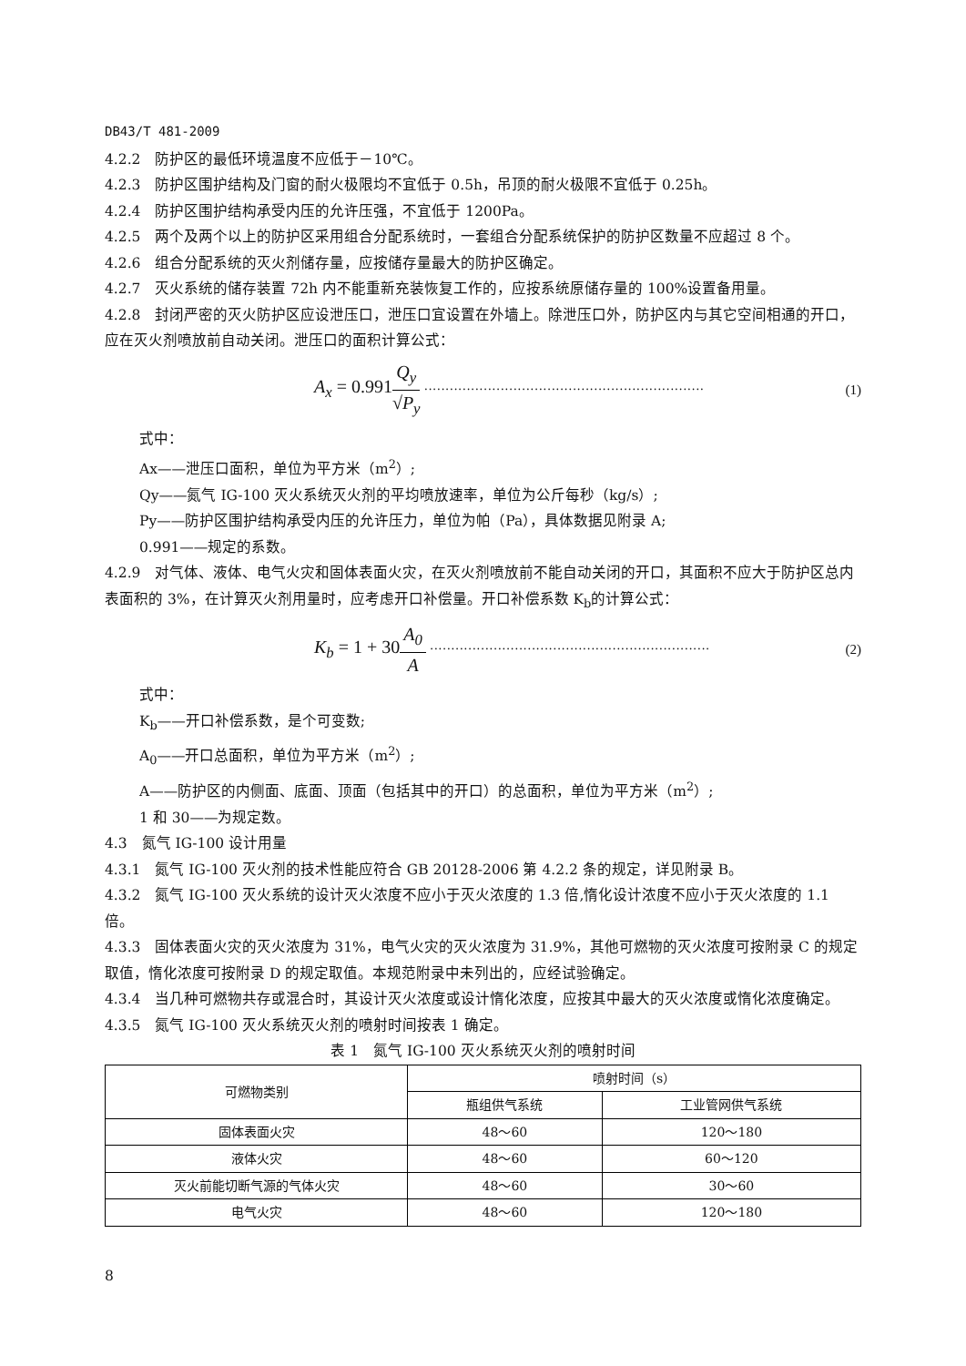DB43/T 481-2009
4.2.2　防护区的最低环境温度不应低于－10℃。
4.2.3　防护区围护结构及门窗的耐火极限均不宜低于 0.5h，吊顶的耐火极限不宜低于 0.25h。
4.2.4　防护区围护结构承受内压的允许压强，不宜低于 1200Pa。
4.2.5　两个及两个以上的防护区采用组合分配系统时，一套组合分配系统保护的防护区数量不应超过 8 个。
4.2.6　组合分配系统的灭火剂储存量，应按储存量最大的防护区确定。
4.2.7　灭火系统的储存装置 72h 内不能重新充装恢复工作的，应按系统原储存量的 100%设置备用量。
4.2.8　封闭严密的灭火防护区应设泄压口，泄压口宜设置在外墙上。除泄压口外，防护区内与其它空间相通的开口，应在灭火剂喷放前自动关闭。泄压口的面积计算公式：
A<sub>x</sub> = 0.991 Q<sub>y</sub> √P<sub>y</sub> ·································································· (1)
式中：
Ax——泄压口面积，单位为平方米（m<sup>2</sup>）;
Qy——氮气 IG-100 灭火系统灭火剂的平均喷放速率，单位为公斤每秒（kg/s）;
Py——防护区围护结构承受内压的允许压力，单位为帕（Pa），具体数据见附录 A;
0.991——规定的系数。
4.2.9　对气体、液体、电气火灾和固体表面火灾，在灭火剂喷放前不能自动关闭的开口，其面积不应大于防护区总内表面积的 3%，在计算灭火剂用量时，应考虑开口补偿量。开口补偿系数 K<sub>b</sub>的计算公式：
K<sub>b</sub> = 1 + 30 A<sub>0</sub> A ·································································· (2)
式中：
K<sub>b</sub>——开口补偿系数，是个可变数;
A<sub>0</sub>——开口总面积，单位为平方米（m<sup>2</sup>）;
A——防护区的内侧面、底面、顶面（包括其中的开口）的总面积，单位为平方米（m<sup>2</sup>）;
1 和 30——为规定数。
4.3　氮气 IG-100 设计用量
4.3.1　氮气 IG-100 灭火剂的技术性能应符合 GB 20128-2006 第 4.2.2 条的规定，详见附录 B。
4.3.2　氮气 IG-100 灭火系统的设计灭火浓度不应小于灭火浓度的 1.3 倍,惰化设计浓度不应小于灭火浓度的 1.1 倍。
4.3.3　固体表面火灾的灭火浓度为 31%，电气火灾的灭火浓度为 31.9%，其他可燃物的灭火浓度可按附录 C 的规定取值，惰化浓度可按附录 D 的规定取值。本规范附录中未列出的，应经试验确定。
4.3.4　当几种可燃物共存或混合时，其设计灭火浓度或设计惰化浓度，应按其中最大的灭火浓度或惰化浓度确定。
4.3.5　氮气 IG-100 灭火系统灭火剂的喷射时间按表 1 确定。
表 1　氮气 IG-100 灭火系统灭火剂的喷射时间
| 可燃物类别 | 喷射时间（s） | |
| --- | --- | --- |
| | 瓶组供气系统 | 工业管网供气系统 |
| 固体表面火灾 | 48～60 | 120～180 |
| 液体火灾 | 48～60 | 60～120 |
| 灭火前能切断气源的气体火灾 | 48～60 | 30～60 |
| 电气火灾 | 48～60 | 120～180 |
8